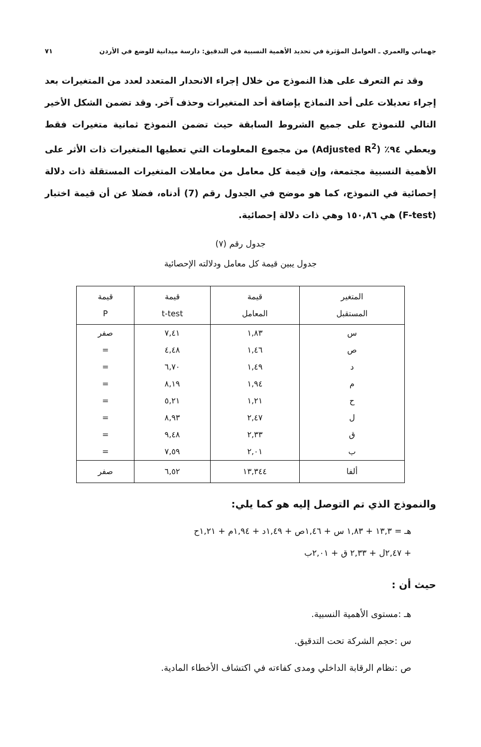جهماني والعمري ـ العوامل المؤثرة في تحديد الأهمية النسبية في التدقيق: دارسة ميدانية للوضع في الأردن ٧١
وقد تم التعرف على هذا النموذج من خلال إجراء الانحدار المتعدد لعدد من المتغيرات بعد إجراء تعديلات على أحد النماذج بإضافة أحد المتغيرات وحذف آخر. وقد تضمن الشكل الأخير التالي للنموذج على جميع الشروط السابقة حيث تضمن النموذج ثمانية متغيرات فقط ويعطي ٩٤٪ (Adjusted R<sup>2</sup>) من مجموع المعلومات التي تعطيها المتغيرات ذات الأثر على الأهمية النسبية مجتمعة، وإن قيمة كل معامل من معاملات المتغيرات المستقلة ذات دلالة إحصائية في النموذج، كما هو موضح في الجدول رقم (7) أدناه، فضلا عن أن قيمة اختبار (F-test) هي ١٥٠,٨٦ وهي ذات دلالة إحصائية.
جدول رقم (٧)
جدول يبين قيمة كل معامل ودلالته الإحصائية
| المتغير المستقبل | قيمة المعامل | قيمة t-test | قيمة P |
| --- | --- | --- | --- |
| س | ١,٨٣ | ٧,٤١ | صفر |
| ص | ١,٤٦ | ٤,٤٨ | = |
| د | ١,٤٩ | ٦,٧٠ | = |
| م | ١,٩٤ | ٨,١٩ | = |
| ح | ١,٢١ | ٥,٢١ | = |
| ل | ٢,٤٧ | ٨,٩٣ | = |
| ق | ٢,٣٣ | ٩,٤٨ | = |
| ب | ٢,٠١ | ٧,٥٩ | = |
| ألفا | ١٣,٣٤٤ | ٦,٥٢ | صفر |
والنموذج الذي تم التوصل إليه هو كما يلي:
هـ = ١٣,٣ + ١,٨٣ س + ١,٤٦ص + ١,٤٩د + ١,٩٤م + ١,٢١ح
+ ٢,٤٧ل + ٢,٣٣ ق + ٢,٠١ب
حيث أن :
هـ :مستوى الأهمية النسبية.
س :حجم الشركة تحت التدقيق.
ص :نظام الرقابة الداخلي ومدى كفاءته في اكتشاف الأخطاء المادية.